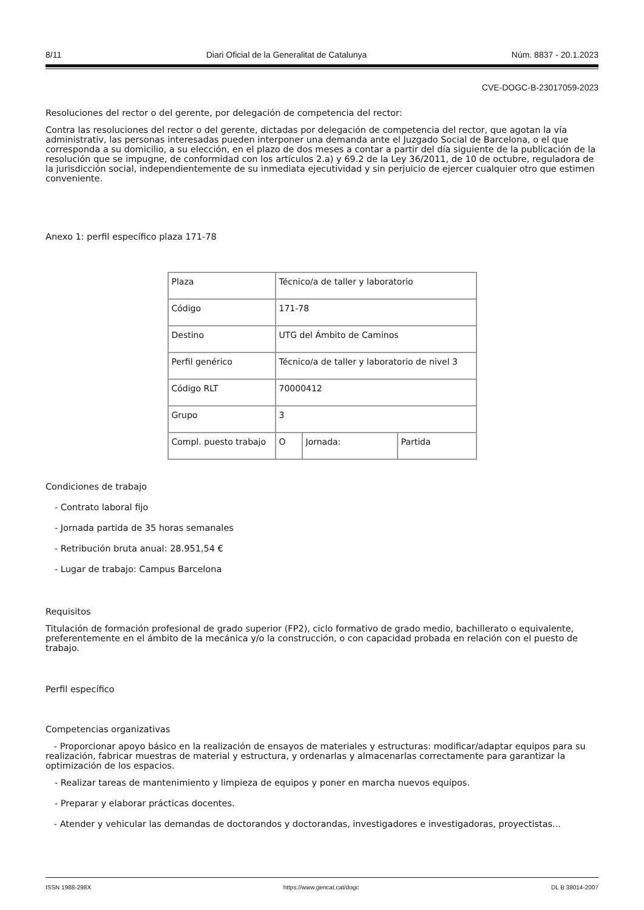8/11 Diari Oficial de la Generalitat de Catalunya Núm. 8837 - 20.1.2023
CVE-DOGC-B-23017059-2023
Resoluciones del rector o del gerente, por delegación de competencia del rector:
Contra las resoluciones del rector o del gerente, dictadas por delegación de competencia del rector, que agotan la vía administrativ, las personas interesadas pueden interponer una demanda ante el Juzgado Social de Barcelona, o el que corresponda a su domicilio, a su elección, en el plazo de dos meses a contar a partir del día siguiente de la publicación de la resolución que se impugne, de conformidad con los artículos 2.a) y 69.2 de la Ley 36/2011, de 10 de octubre, reguladora de la jurisdicción social, independientemente de su inmediata ejecutividad y sin perjuicio de ejercer cualquier otro que estimen conveniente.
Anexo 1: perfil específico plaza 171-78
| Plaza | Técnico/a de taller y laboratorio | | |
| Código | 171-78 | | |
| Destino | UTG del Ámbito de Caminos | | |
| Perfil genérico | Técnico/a de taller y laboratorio de nivel 3 | | |
| Código RLT | 70000412 | | |
| Grupo | 3 | | |
| Compl. puesto trabajo | O | Jornada: | Partida |
Condiciones de trabajo
- Contrato laboral fijo
- Jornada partida de 35 horas semanales
- Retribución bruta anual: 28.951,54 €
- Lugar de trabajo: Campus Barcelona
Requisitos
Titulación de formación profesional de grado superior (FP2), ciclo formativo de grado medio, bachillerato o equivalente, preferentemente en el ámbito de la mecánica y/o la construcción, o con capacidad probada en relación con el puesto de trabajo.
Perfil específico
Competencias organizativas
- Proporcionar apoyo básico en la realización de ensayos de materiales y estructuras: modificar/adaptar equipos para su realización, fabricar muestras de material y estructura, y ordenarlas y almacenarlas correctamente para garantizar la optimización de los espacios.
- Realizar tareas de mantenimiento y limpieza de equipos y poner en marcha nuevos equipos.
- Preparar y elaborar prácticas docentes.
- Atender y vehicular las demandas de doctorandos y doctorandas, investigadores e investigadoras, proyectistas...
ISSN 1988-298X https://www.gencat.cat/dogc DL B 38014-2007